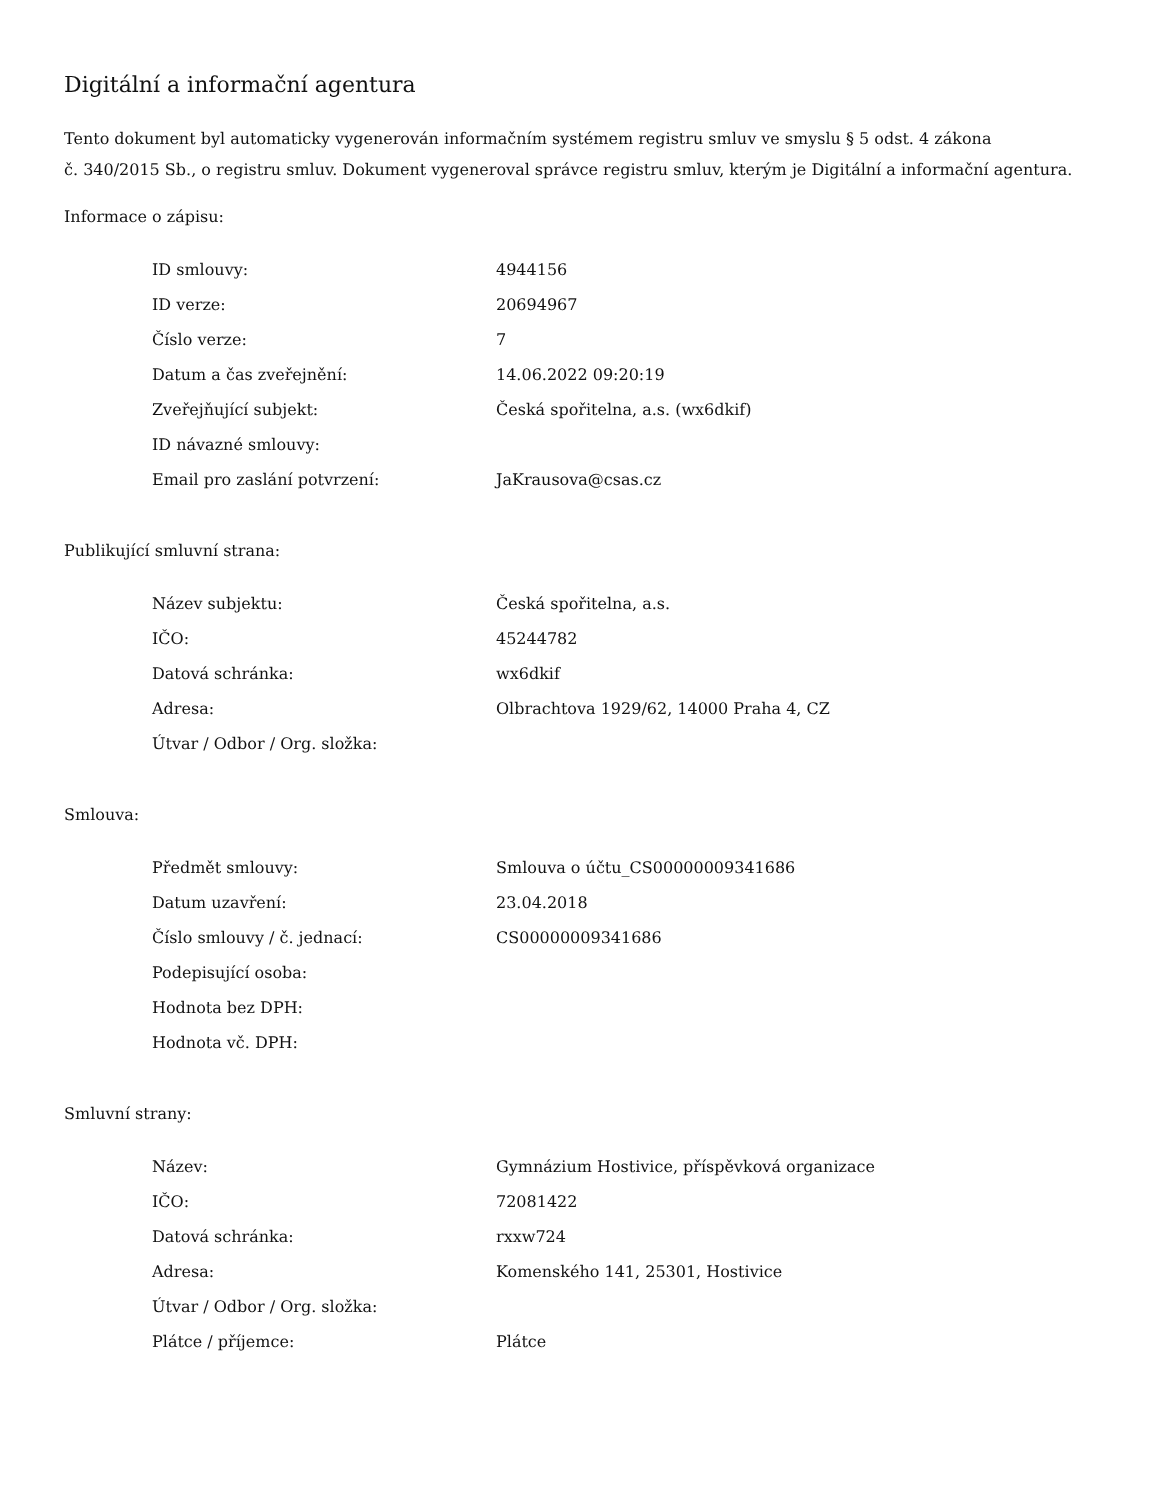Digitální a informační agentura
Tento dokument byl automaticky vygenerován informačním systémem registru smluv ve smyslu § 5 odst. 4 zákona
č. 340/2015 Sb., o registru smluv. Dokument vygeneroval správce registru smluv, kterým je Digitální a informační agentura.
Informace o zápisu:
| ID smlouvy: | 4944156 |
| ID verze: | 20694967 |
| Číslo verze: | 7 |
| Datum a čas zveřejnění: | 14.06.2022 09:20:19 |
| Zveřejňující subjekt: | Česká spořitelna, a.s. (wx6dkif) |
| ID návazné smlouvy: | |
| Email pro zaslání potvrzení: | JaKrausova@csas.cz |
Publikující smluvní strana:
| Název subjektu: | Česká spořitelna, a.s. |
| IČO: | 45244782 |
| Datová schránka: | wx6dkif |
| Adresa: | Olbrachtova 1929/62, 14000 Praha 4, CZ |
| Útvar / Odbor / Org. složka: | |
Smlouva:
| Předmět smlouvy: | Smlouva o účtu_CS00000009341686 |
| Datum uzavření: | 23.04.2018 |
| Číslo smlouvy / č. jednací: | CS00000009341686 |
| Podepisující osoba: | |
| Hodnota bez DPH: | |
| Hodnota vč. DPH: | |
Smluvní strany:
| Název: | Gymnázium Hostivice, příspěvková organizace |
| IČO: | 72081422 |
| Datová schránka: | rxxw724 |
| Adresa: | Komenského 141, 25301, Hostivice |
| Útvar / Odbor / Org. složka: | |
| Plátce / příjemce: | Plátce |